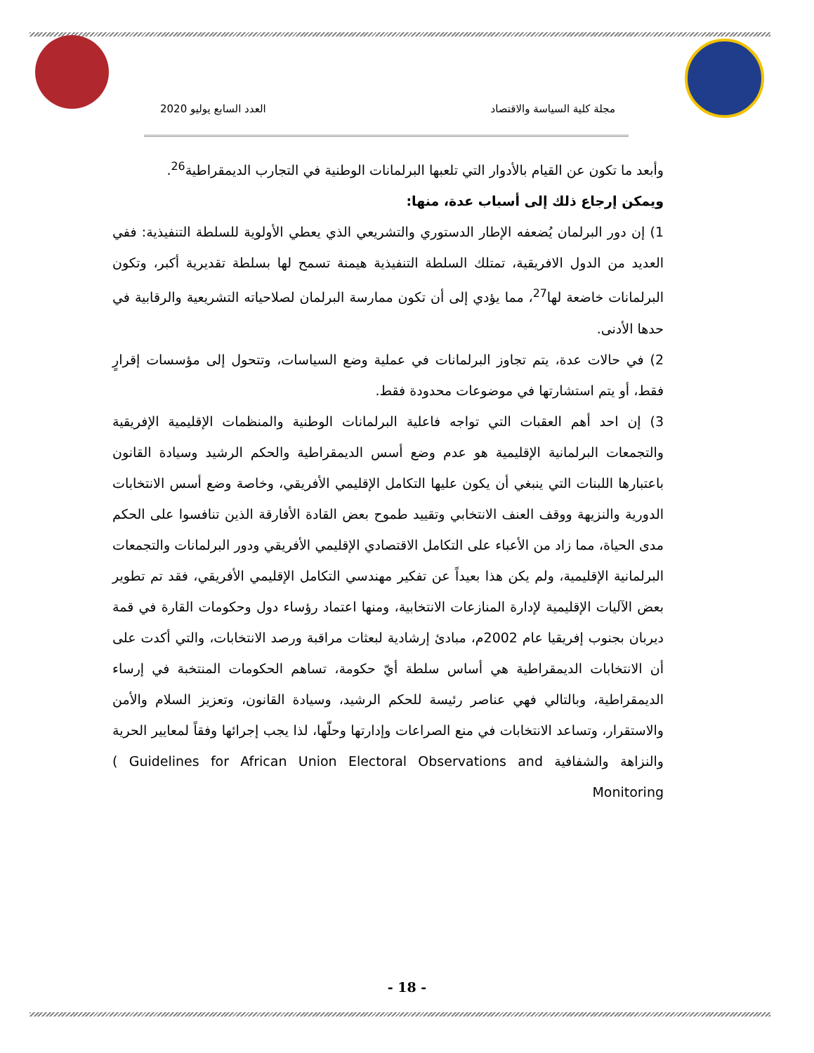مجلة كلية السياسة والاقتصاد العدد السابع يوليو 2020
وأبعد ما تكون عن القيام بالأدوار التي تلعبها البرلمانات الوطنية في التجارب الديمقراطية<sup>26</sup>.
ويمكن إرجاع ذلك إلى أسباب عدة، منها:
1) إن دور البرلمان يُضعفه الإطار الدستوري والتشريعي الذي يعطي الأولوية للسلطة التنفيذية: ففي العديد من الدول الافريقية، تمتلك السلطة التنفيذية هيمنة تسمح لها بسلطة تقديرية أكبر، وتكون البرلمانات خاضعة لها<sup>27</sup>، مما يؤدي إلى أن تكون ممارسة البرلمان لصلاحياته التشريعية والرقابية في حدها الأدنى.
2) في حالات عدة، يتم تجاوز البرلمانات في عملية وضع السياسات، وتتحول إلى مؤسسات إقرارٍ فقط، أو يتم استشارتها في موضوعات محدودة فقط.
3) إن احد أهم العقبات التي تواجه فاعلية البرلمانات الوطنية والمنظمات الإقليمية الإفريقية والتجمعات البرلمانية الإقليمية هو عدم وضع أسس الديمقراطية والحكم الرشيد وسيادة القانون باعتبارها اللبنات التي ينبغي أن يكون عليها التكامل الإقليمي الأفريقي، وخاصة وضع أسس الانتخابات الدورية والنزيهة ووقف العنف الانتخابي وتقييد طموح بعض القادة الأفارقة الذين تنافسوا على الحكم مدى الحياة، مما زاد من الأعباء على التكامل الاقتصادي الإقليمي الأفريقي ودور البرلمانات والتجمعات البرلمانية الإقليمية، ولم يكن هذا بعيداً عن تفكير مهندسي التكامل الإقليمي الأفريقي، فقد تم تطوير بعض الآليات الإقليمية لإدارة المنازعات الانتخابية، ومنها اعتماد رؤساء دول وحكومات القارة في قمة ديربان بجنوب إفريقيا عام 2002م، مبادئ إرشادية لبعثات مراقبة ورصد الانتخابات، والتي أكدت على أن الانتخابات الديمقراطية هي أساس سلطة أيّ حكومة، تساهم الحكومات المنتخبة في إرساء الديمقراطية، وبالتالي فهي عناصر رئيسة للحكم الرشيد، وسيادة القانون، وتعزيز السلام والأمن والاستقرار، وتساعد الانتخابات في منع الصراعات وإدارتها وحلّها، لذا يجب إجرائها وفقاً لمعايير الحرية والنزاهة والشفافية ( Guidelines for African Union Electoral Observations and Monitoring
- 18 -